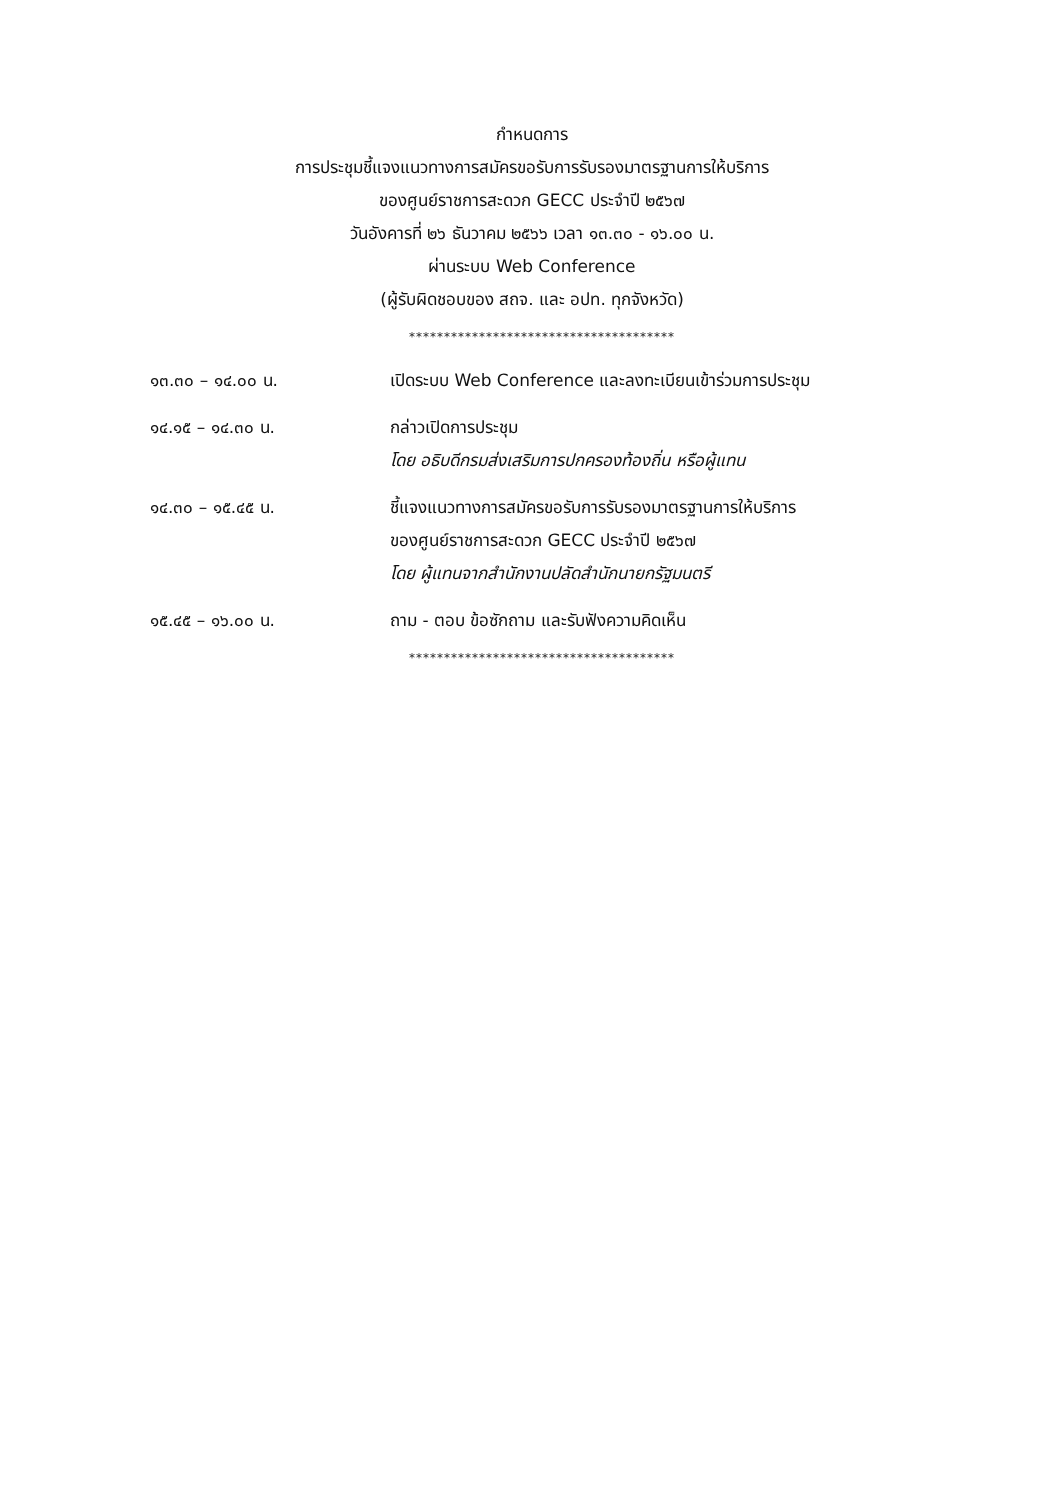กำหนดการ
การประชุมชี้แจงแนวทางการสมัครขอรับการรับรองมาตรฐานการให้บริการ
ของศูนย์ราชการสะดวก GECC ประจำปี ๒๕๖๗
วันอังคารที่ ๒๖ ธันวาคม ๒๕๖๖ เวลา ๑๓.๓๐ - ๑๖.๐๐ น.
ผ่านระบบ Web Conference
(ผู้รับผิดชอบของ สถจ. และ อปท. ทุกจังหวัด)
**************************************
๑๓.๓๐ – ๑๔.๐๐ น. เปิดระบบ Web Conference และลงทะเบียนเข้าร่วมการประชุม
๑๔.๑๕ – ๑๔.๓๐ น. กล่าวเปิดการประชุม
โดย อธิบดีกรมส่งเสริมการปกครองท้องถิ่น หรือผู้แทน
๑๔.๓๐ – ๑๕.๔๕ น. ชี้แจงแนวทางการสมัครขอรับการรับรองมาตรฐานการให้บริการ
ของศูนย์ราชการสะดวก GECC ประจำปี ๒๕๖๗
โดย ผู้แทนจากสำนักงานปลัดสำนักนายกรัฐมนตรี
๑๕.๔๕ – ๑๖.๐๐ น. ถาม - ตอบ ข้อซักถาม และรับฟังความคิดเห็น
**************************************